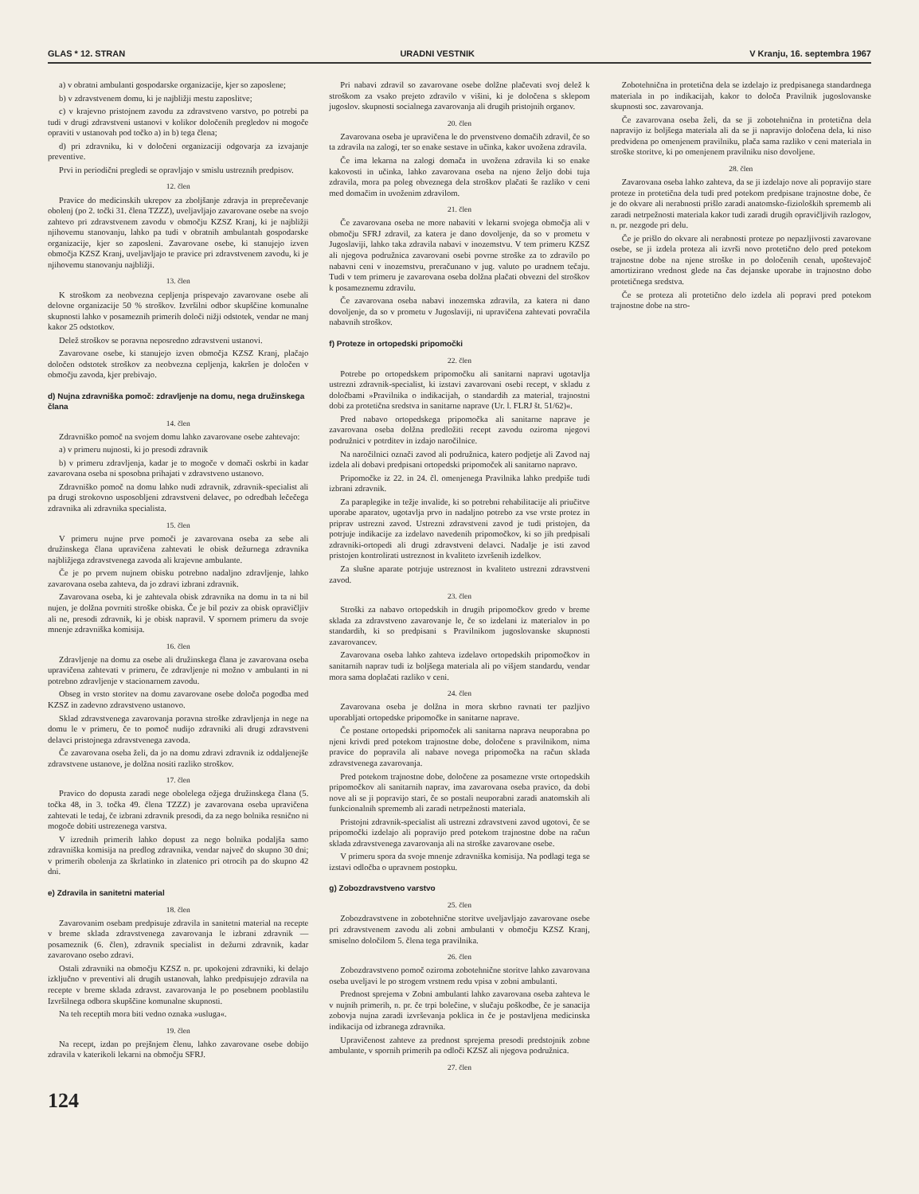GLAS * 12. STRAN URADNI VESTNIK V Kranju, 16. septembra 1967
a) v obratni ambulanti gospodarske organizacije, kjer so zaposlene;
b) v zdravstvenem domu, ki je najbližji mestu zaposlitve;
c) v krajevno pristojnem zavodu za zdravstveno varstvo, po potrebi pa tudi v drugi zdravstveni ustanovi v kolikor določenih pregledov ni mogoče opraviti v ustanovah pod točko a) in b) tega člena;
d) pri zdravniku, ki v določeni organizaciji odgovarja za izvajanje preventive.
Prvi in periodični pregledi se opravljajo v smislu ustreznih predpisov.
12. člen
Pravice do medicinskih ukrepov za zboljšanje zdravja in preprečevanje obolenj (po 2. točki 31. člena TZZZ), uveljavljajo zavarovane osebe na svojo zahtevo pri zdravstvenem zavodu v območju KZSZ Kranj, ki je najbližji njihovemu stanovanju, lahko pa tudi v obratnih ambulantah gospodarske organizacije, kjer so zaposleni. Zavarovane osebe, ki stanujejo izven območja KZSZ Kranj, uveljavljajo te pravice pri zdravstvenem zavodu, ki je njihovemu stanovanju najbližji.
13. člen
K stroškom za neobvezna cepljenja prispevajo zavarovane osebe ali delovne organizacije 50 % stroškov. Izvršilni odbor skupščine komunalne skupnosti lahko v posameznih primerih določi nižji odstotek, vendar ne manj kakor 25 odstotkov.
Delež stroškov se poravna neposredno zdravstveni ustanovi.
Zavarovane osebe, ki stanujejo izven območja KZSZ Kranj, plačajo določen odstotek stroškov za neobvezna cepljenja, kakršen je določen v območju zavoda, kjer prebivajo.
d) Nujna zdravniška pomoč: zdravljenje na domu, nega družinskega člana
14. člen
Zdravniško pomoč na svojem domu lahko zavarovane osebe zahtevajo:
a) v primeru nujnosti, ki jo presodi zdravnik
b) v primeru zdravljenja, kadar je to mogoče v domači oskrbi in kadar zavarovana oseba ni sposobna prihajati v zdravstveno ustanovo.
Zdravniško pomoč na domu lahko nudi zdravnik, zdravnik-specialist ali pa drugi strokovno usposobljeni zdravstveni delavec, po odredbah lečečega zdravnika ali zdravnika specialista.
15. člen
V primeru nujne prve pomoči je zavarovana oseba za sebe ali družinskega člana upravičena zahtevati le obisk dežurnega zdravnika najbližjega zdravstvenega zavoda ali krajevne ambulante.
Če je po prvem nujnem obisku potrebno nadaljno zdravljenje, lahko zavarovana oseba zahteva, da jo zdravi izbrani zdravnik.
Zavarovana oseba, ki je zahtevala obisk zdravnika na domu in ta ni bil nujen, je dolžna povrniti stroške obiska. Če je bil poziv za obisk opravičljiv ali ne, presodi zdravnik, ki je obisk napravil. V spornem primeru da svoje mnenje zdravniška komisija.
16. člen
Zdravljenje na domu za osebe ali družinskega člana je zavarovana oseba upravičena zahtevati v primeru, če zdravljenje ni možno v ambulanti in ni potrebno zdravljenje v stacionarnem zavodu.
Obseg in vrsto storitev na domu zavarovane osebe določa pogodba med KZSZ in zadevno zdravstveno ustanovo.
Sklad zdravstvenega zavarovanja poravna stroške zdravljenja in nege na domu le v primeru, če to pomoč nudijo zdravniki ali drugi zdravstveni delavci pristojnega zdravstvenega zavoda.
Če zavarovana oseba želi, da jo na domu zdravi zdravnik iz oddaljenejše zdravstvene ustanove, je dolžna nositi razliko stroškov.
17. člen
Pravico do dopusta zaradi nege obolelega ožjega družinskega člana (5. točka 48, in 3. točka 49. člena TZZZ) je zavarovana oseba upravičena zahtevati le tedaj, če izbrani zdravnik presodi, da za nego bolnika resnično ni mogoče dobiti ustrezenega varstva.
V izrednih primerih lahko dopust za nego bolnika podaljša samo zdravniška komisija na predlog zdravnika, vendar največ do skupno 30 dni; v primerih obolenja za škrlatinko in zlatenico pri otrocih pa do skupno 42 dni.
e) Zdravila in sanitetni material
18. člen
Zavarovanim osebam predpisuje zdravila in sanitetni material na recepte v breme sklada zdravstvenega zavarovanja le izbrani zdravnik — posameznik (6. člen), zdravnik specialist in dežurni zdravnik, kadar zavarovano osebo zdravi.
Ostali zdravniki na območju KZSZ n. pr. upokojeni zdravniki, ki delajo izključno v preventivi ali drugih ustanovah, lahko predpisujejo zdravila na recepte v breme sklada zdravst. zavarovanja le po posebnem pooblastilu Izvršilnega odbora skupščine komunalne skupnosti.
Na teh receptih mora biti vedno oznaka »usluga«.
19. člen
Na recept, izdan po prejšnjem členu, lahko zavarovane osebe dobijo zdravila v katerikoli lekarni na območju SFRJ.
Pri nabavi zdravil so zavarovane osebe dolžne plačevati svoj delež k stroškom za vsako prejeto zdravilo v višini, ki je določena s sklepom jugoslov. skupnosti socialnega zavarovanja ali drugih pristojnih organov.
20. člen
Zavarovana oseba je upravičena le do prvenstveno domačih zdravil, če so ta zdravila na zalogi, ter so enake sestave in učinka, kakor uvožena zdravila.
Če ima lekarna na zalogi domača in uvožena zdravila ki so enake kakovosti in učinka, lahko zavarovana oseba na njeno željo dobi tuja zdravila, mora pa poleg obveznega dela stroškov plačati še razliko v ceni med domačim in uvoženim zdravilom.
21. člen
Če zavarovana oseba ne more nabaviti v lekarni svojega območja ali v območju SFRJ zdravil, za katera je dano dovoljenje, da so v prometu v Jugoslaviji, lahko taka zdravila nabavi v inozemstvu. V tem primeru KZSZ ali njegova podružnica zavarovani osebi povrne stroške za to zdravilo po nabavni ceni v inozemstvu, preračunano v jug. valuto po uradnem tečaju. Tudi v tem primeru je zavarovana oseba dolžna plačati obvezni del stroškov k posameznemu zdravilu.
Če zavarovana oseba nabavi inozemska zdravila, za katera ni dano dovoljenje, da so v prometu v Jugoslaviji, ni upravičena zahtevati povračila nabavnih stroškov.
f) Proteze in ortopedski pripomočki
22. člen
Potrebe po ortopedskem pripomočku ali sanitarni napravi ugotavlja ustrezni zdravnik-specialist, ki izstavi zavarovani osebi recept, v skladu z določbami »Pravilnika o indikacijah, o standardih za material, trajnostni dobi za protetična sredstva in sanitarne naprave (Ur. l. FLRJ št. 51/62)«.
Pred nabavo ortopedskega pripomočka ali sanitarne naprave je zavarovana oseba dolžna predložiti recept zavodu oziroma njegovi podružnici v potrditev in izdajo naročilnice.
Na naročilnici označi zavod ali podružnica, katero podjetje ali Zavod naj izdela ali dobavi predpisani ortopedski pripomoček ali sanitarno napravo.
Pripomočke iz 22. in 24. čl. omenjenega Pravilnika lahko predpiše tudi izbrani zdravnik.
Za paraplegike in težje invalide, ki so potrebni rehabilitacije ali priučitve uporabe aparatov, ugotavlja prvo in nadaljno potrebo za vse vrste protez in priprav ustrezni zavod. Ustrezni zdravstveni zavod je tudi pristojen, da potrjuje indikacije za izdelavo navedenih pripomočkov, ki so jih predpisali zdravniki-ortopedi ali drugi zdravstveni delavci. Nadalje je isti zavod pristojen kontrolirati ustreznost in kvaliteto izvršenih izdelkov.
Za slušne aparate potrjuje ustreznost in kvaliteto ustrezni zdravstveni zavod.
23. člen
Stroški za nabavo ortopedskih in drugih pripomočkov gredo v breme sklada za zdravstveno zavarovanje le, če so izdelani iz materialov in po standardih, ki so predpisani s Pravilnikom jugoslovanske skupnosti zavarovancev.
Zavarovana oseba lahko zahteva izdelavo ortopedskih pripomočkov in sanitarnih naprav tudi iz boljšega materiala ali po višjem standardu, vendar mora sama doplačati razliko v ceni.
24. člen
Zavarovana oseba je dolžna in mora skrbno ravnati ter pazljivo uporabljati ortopedske pripomočke in sanitarne naprave.
Če postane ortopedski pripomoček ali sanitarna naprava neuporabna po njeni krivdi pred potekom trajnostne dobe, določene s pravilnikom, nima pravice do popravila ali nabave novega pripomočka na račun sklada zdravstvenega zavarovanja.
Pred potekom trajnostne dobe, določene za posamezne vrste ortopedskih pripomočkov ali sanitarnih naprav, ima zavarovana oseba pravico, da dobi nove ali se ji popravijo stari, če so postali neuporabni zaradi anatomskih ali funkcionalnih sprememb ali zaradi netrpežnosti materiala.
Pristojni zdravnik-specialist ali ustrezni zdravstveni zavod ugotovi, če se pripomočki izdelajo ali popravijo pred potekom trajnostne dobe na račun sklada zdravstvenega zavarovanja ali na stroške zavarovane osebe.
V primeru spora da svoje mnenje zdravniška komisija. Na podlagi tega se izstavi odločba o upravnem postopku.
g) Zobozdravstveno varstvo
25. člen
Zobozdravstvene in zobotehnične storitve uveljavljajo zavarovane osebe pri zdravstvenem zavodu ali zobni ambulanti v območju KZSZ Kranj, smiselno določilom 5. člena tega pravilnika.
26. člen
Zobozdravstveno pomoč oziroma zobotehnične storitve lahko zavarovana oseba uveljavi le po strogem vrstnem redu vpisa v zobni ambulanti.
Prednost sprejema v Zobni ambulanti lahko zavarovana oseba zahteva le v nujnih primerih, n. pr. če trpi bolečine, v slučaju poškodbe, če je sanacija zobovja nujna zaradi izvrševanja poklica in če je postavljena medicinska indikacija od izbranega zdravnika.
Upravičenost zahteve za prednost sprejema presodi predstojnik zobne ambulante, v spornih primerih pa odloči KZSZ ali njegova podružnica.
27. člen
Zobotehnična in protetična dela se izdelajo iz predpisanega standardnega materiala in po indikacijah, kakor to določa Pravilnik jugoslovanske skupnosti soc. zavarovanja.
Če zavarovana oseba želi, da se ji zobotehnična in protetična dela napravijo iz boljšega materiala ali da se ji napravijo določena dela, ki niso predvidena po omenjenem pravilniku, plača sama razliko v ceni materiala in stroške storitve, ki po omenjenem pravilniku niso dovoljene.
28. člen
Zavarovana oseba lahko zahteva, da se ji izdelajo nove ali popravijo stare proteze in protetična dela tudi pred potekom predpisane trajnostne dobe, če je do okvare ali nerabnosti prišlo zaradi anatomsko-fizioloških sprememb ali zaradi netrpežnosti materiala kakor tudi zaradi drugih opravičljivih razlogov, n. pr. nezgode pri delu.
Če je prišlo do okvare ali nerabnosti proteze po nepazljivosti zavarovane osebe, se ji izdela proteza ali izvrši novo protetično delo pred potekom trajnostne dobe na njene stroške in po določenih cenah, upoštevajoč amortizirano vrednost glede na čas dejanske uporabe in trajnostno dobo protetičnega sredstva.
Če se proteza ali protetično delo izdela ali popravi pred potekom trajnostne dobe na stro-
124